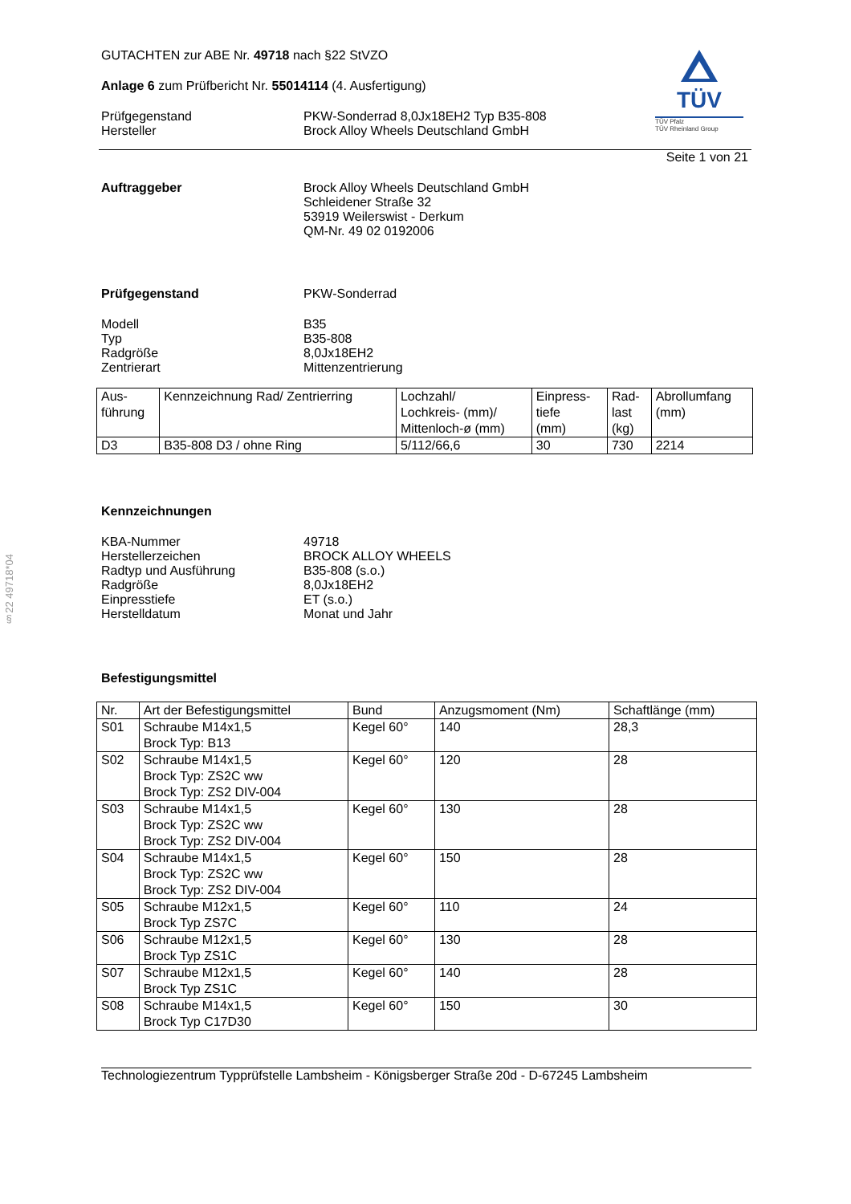§22 49718*04
TÜV
TÜV Pfalz
TÜV Rheinland Group
GUTACHTEN zur ABE Nr. 49718 nach §22 StVZO
Anlage 6 zum Prüfbericht Nr. 55014114 (4. Ausfertigung)
Prüfgegenstand PKW-Sonderrad 8,0Jx18EH2 Typ B35-808
Hersteller Brock Alloy Wheels Deutschland GmbH
Seite 1 von 21
Auftraggeber Brock Alloy Wheels Deutschland GmbH
Schleidener Straße 32
53919 Weilerswist - Derkum
QM-Nr. 49 02 0192006
Prüfgegenstand PKW-Sonderrad
Modell
Typ
Radgröße
Zentrierart
B35
B35-808
8,0Jx18EH2
Mittenzentrierung
| Aus- führung | Kennzeichnung Rad/ Zentrierring | Lochzahl/ Lochkreis- (mm)/ Mittenloch-ø (mm) | Einpress- tiefe (mm) | Rad- last (kg) | Abrollumfang (mm) |
| --- | --- | --- | --- | --- | --- |
| D3 | B35-808 D3 / ohne Ring | 5/112/66,6 | 30 | 730 | 2214 |
Kennzeichnungen
KBA-Nummer
Herstellerzeichen
Radtyp und Ausführung
Radgröße
Einpresstiefe
Herstelldatum
49718
BROCK ALLOY WHEELS
B35-808 (s.o.)
8,0Jx18EH2
ET (s.o.)
Monat und Jahr
Befestigungsmittel
| Nr. | Art der Befestigungsmittel | Bund | Anzugsmoment (Nm) | Schaftlänge (mm) |
| --- | --- | --- | --- | --- |
| S01 | Schraube M14x1,5 Brock Typ: B13 | Kegel 60° | 140 | 28,3 |
| S02 | Schraube M14x1,5 Brock Typ: ZS2C ww Brock Typ: ZS2 DIV-004 | Kegel 60° | 120 | 28 |
| S03 | Schraube M14x1,5 Brock Typ: ZS2C ww Brock Typ: ZS2 DIV-004 | Kegel 60° | 130 | 28 |
| S04 | Schraube M14x1,5 Brock Typ: ZS2C ww Brock Typ: ZS2 DIV-004 | Kegel 60° | 150 | 28 |
| S05 | Schraube M12x1,5 Brock Typ ZS7C | Kegel 60° | 110 | 24 |
| S06 | Schraube M12x1,5 Brock Typ ZS1C | Kegel 60° | 130 | 28 |
| S07 | Schraube M12x1,5 Brock Typ ZS1C | Kegel 60° | 140 | 28 |
| S08 | Schraube M14x1,5 Brock Typ C17D30 | Kegel 60° | 150 | 30 |
Technologiezentrum Typprüfstelle Lambsheim - Königsberger Straße 20d - D-67245 Lambsheim